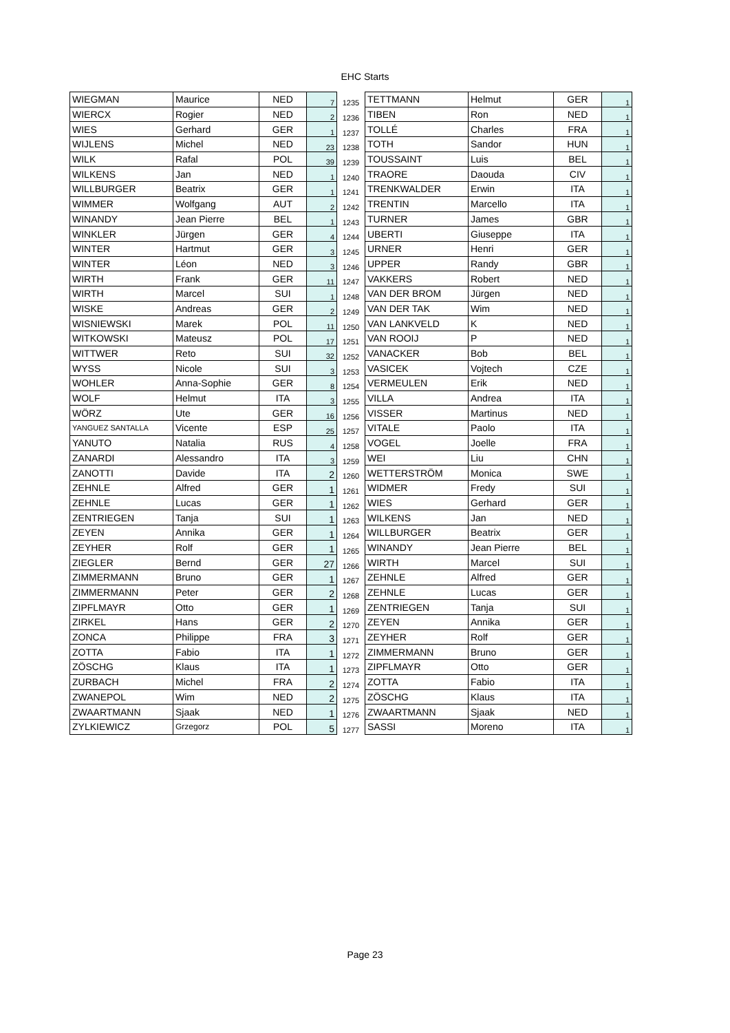EHC Starts
| WIEGMAN | Maurice | NED | 7 | 1235 | TETTMANN | Helmut | GER | 1 |
| WIERCX | Rogier | NED | 2 | 1236 | TIBEN | Ron | NED | 1 |
| WIES | Gerhard | GER | 1 | 1237 | TOLLÉ | Charles | FRA | 1 |
| WIJLENS | Michel | NED | 23 | 1238 | TOTH | Sandor | HUN | 1 |
| WILK | Rafal | POL | 39 | 1239 | TOUSSAINT | Luis | BEL | 1 |
| WILKENS | Jan | NED | 1 | 1240 | TRAORE | Daouda | CIV | 1 |
| WILLBURGER | Beatrix | GER | 1 | 1241 | TRENKWALDER | Erwin | ITA | 1 |
| WIMMER | Wolfgang | AUT | 2 | 1242 | TRENTIN | Marcello | ITA | 1 |
| WINANDY | Jean Pierre | BEL | 1 | 1243 | TURNER | James | GBR | 1 |
| WINKLER | Jürgen | GER | 4 | 1244 | UBERTI | Giuseppe | ITA | 1 |
| WINTER | Hartmut | GER | 3 | 1245 | URNER | Henri | GER | 1 |
| WINTER | Léon | NED | 3 | 1246 | UPPER | Randy | GBR | 1 |
| WIRTH | Frank | GER | 11 | 1247 | VAKKERS | Robert | NED | 1 |
| WIRTH | Marcel | SUI | 1 | 1248 | VAN DER BROM | Jürgen | NED | 1 |
| WISKE | Andreas | GER | 2 | 1249 | VAN DER TAK | Wim | NED | 1 |
| WISNIEWSKI | Marek | POL | 11 | 1250 | VAN LANKVELD | K | NED | 1 |
| WITKOWSKI | Mateusz | POL | 17 | 1251 | VAN ROOIJ | P | NED | 1 |
| WITTWER | Reto | SUI | 32 | 1252 | VANACKER | Bob | BEL | 1 |
| WYSS | Nicole | SUI | 3 | 1253 | VASICEK | Vojtech | CZE | 1 |
| WOHLER | Anna-Sophie | GER | 8 | 1254 | VERMEULEN | Erik | NED | 1 |
| WOLF | Helmut | ITA | 3 | 1255 | VILLA | Andrea | ITA | 1 |
| WÖRZ | Ute | GER | 16 | 1256 | VISSER | Martinus | NED | 1 |
| YANGUEZ SANTALLA | Vicente | ESP | 25 | 1257 | VITALE | Paolo | ITA | 1 |
| YANUTO | Natalia | RUS | 4 | 1258 | VOGEL | Joelle | FRA | 1 |
| ZANARDI | Alessandro | ITA | 3 | 1259 | WEI | Liu | CHN | 1 |
| ZANOTTI | Davide | ITA | 2 | 1260 | WETTERSTRÖM | Monica | SWE | 1 |
| ZEHNLE | Alfred | GER | 1 | 1261 | WIDMER | Fredy | SUI | 1 |
| ZEHNLE | Lucas | GER | 1 | 1262 | WIES | Gerhard | GER | 1 |
| ZENTRIEGEN | Tanja | SUI | 1 | 1263 | WILKENS | Jan | NED | 1 |
| ZEYEN | Annika | GER | 1 | 1264 | WILLBURGER | Beatrix | GER | 1 |
| ZEYHER | Rolf | GER | 1 | 1265 | WINANDY | Jean Pierre | BEL | 1 |
| ZIEGLER | Bernd | GER | 27 | 1266 | WIRTH | Marcel | SUI | 1 |
| ZIMMERMANN | Bruno | GER | 1 | 1267 | ZEHNLE | Alfred | GER | 1 |
| ZIMMERMANN | Peter | GER | 2 | 1268 | ZEHNLE | Lucas | GER | 1 |
| ZIPFLMAYR | Otto | GER | 1 | 1269 | ZENTRIEGEN | Tanja | SUI | 1 |
| ZIRKEL | Hans | GER | 2 | 1270 | ZEYEN | Annika | GER | 1 |
| ZONCA | Philippe | FRA | 3 | 1271 | ZEYHER | Rolf | GER | 1 |
| ZOTTA | Fabio | ITA | 1 | 1272 | ZIMMERMANN | Bruno | GER | 1 |
| ZÖSCHG | Klaus | ITA | 1 | 1273 | ZIPFLMAYR | Otto | GER | 1 |
| ZURBACH | Michel | FRA | 2 | 1274 | ZOTTA | Fabio | ITA | 1 |
| ZWANEPOL | Wim | NED | 2 | 1275 | ZÖSCHG | Klaus | ITA | 1 |
| ZWAARTMANN | Sjaak | NED | 1 | 1276 | ZWAARTMANN | Sjaak | NED | 1 |
| ZYLKIEWICZ | Grzegorz | POL | 5 | 1277 | SASSI | Moreno | ITA | 1 |
Page 23